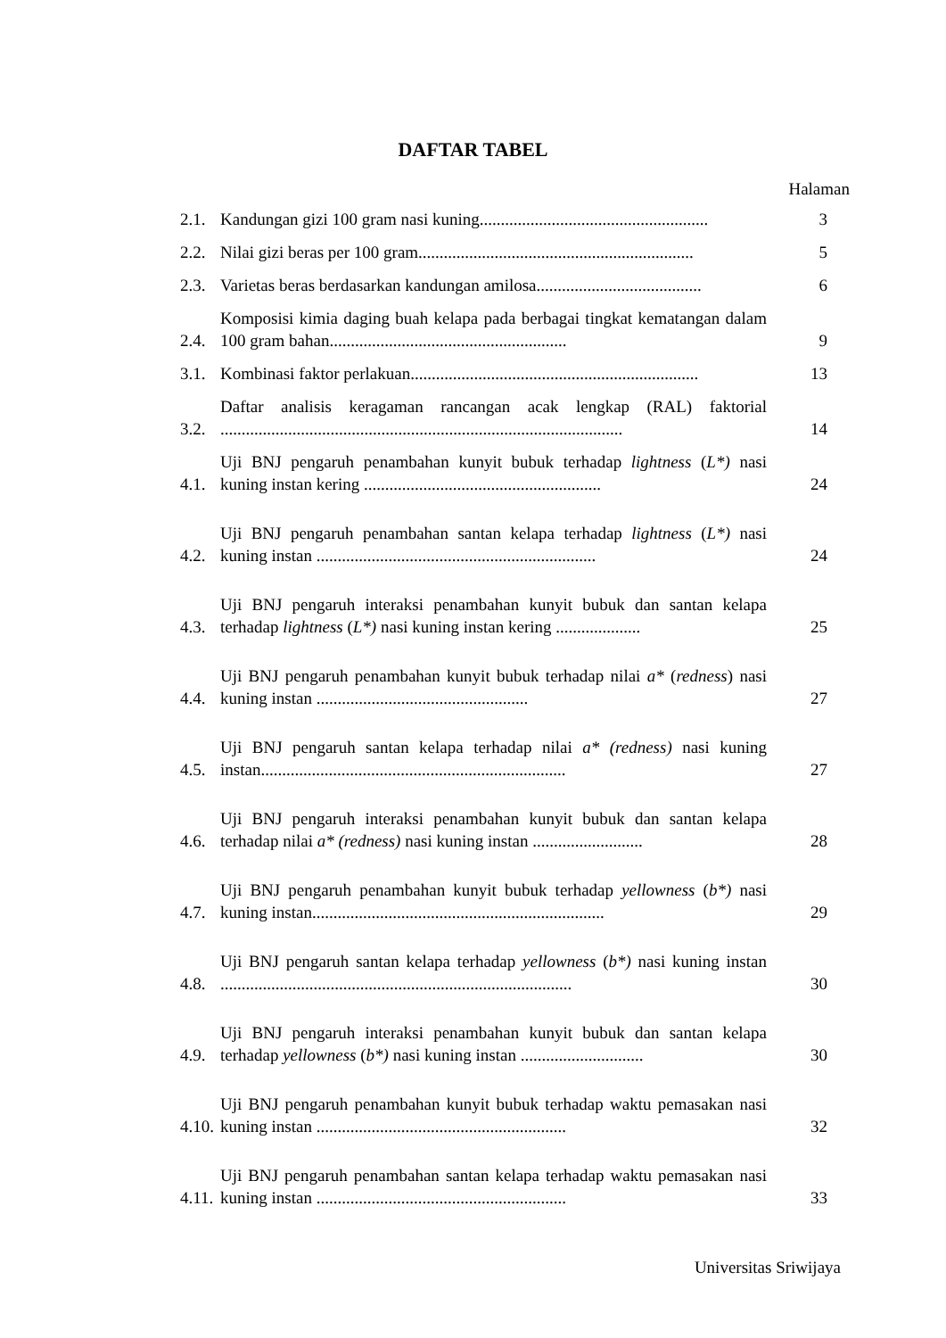DAFTAR TABEL
Halaman
2.1. Kandungan gizi 100 gram nasi kuning...................................................... 3
2.2. Nilai gizi beras per 100 gram................................................................. 5
2.3. Varietas beras berdasarkan kandungan amilosa....................................... 6
2.4. Komposisi kimia daging buah kelapa pada berbagai tingkat kematangan dalam 100 gram bahan........................................................ 9
3.1. Kombinasi faktor perlakuan.................................................................... 13
3.2. Daftar analisis keragaman rancangan acak lengkap (RAL) faktorial ............................................................................................... 14
4.1. Uji BNJ pengaruh penambahan kunyit bubuk terhadap lightness (L*) nasi kuning instan kering ........................................................ 24
4.2. Uji BNJ pengaruh penambahan santan kelapa terhadap lightness (L*) nasi kuning instan .................................................................. 24
4.3. Uji BNJ pengaruh interaksi penambahan kunyit bubuk dan santan kelapa terhadap lightness (L*) nasi kuning instan kering .................... 25
4.4. Uji BNJ pengaruh penambahan kunyit bubuk terhadap nilai a* (redness) nasi kuning instan .................................................. 27
4.5. Uji BNJ pengaruh santan kelapa terhadap nilai a* (redness) nasi kuning instan........................................................................ 27
4.6. Uji BNJ pengaruh interaksi penambahan kunyit bubuk dan santan kelapa terhadap nilai a* (redness) nasi kuning instan .......................... 28
4.7. Uji BNJ pengaruh penambahan kunyit bubuk terhadap yellowness (b*) nasi kuning instan..................................................................... 29
4.8. Uji BNJ pengaruh santan kelapa terhadap yellowness (b*) nasi kuning instan ................................................................................... 30
4.9. Uji BNJ pengaruh interaksi penambahan kunyit bubuk dan santan kelapa terhadap yellowness (b*) nasi kuning instan ............................. 30
4.10. Uji BNJ pengaruh penambahan kunyit bubuk terhadap waktu pemasakan nasi kuning instan ........................................................... 32
4.11. Uji BNJ pengaruh penambahan santan kelapa terhadap waktu pemasakan nasi kuning instan ........................................................... 33
Universitas Sriwijaya